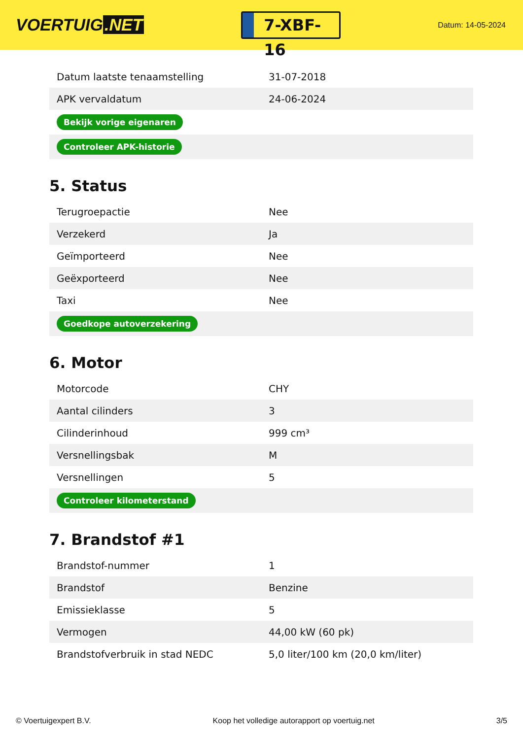VOERTUIG.NET
7-XBF-16
Datum: 14-05-2024
| Datum laatste tenaamstelling | 31-07-2018 |
| APK vervaldatum | 24-06-2024 |
| Bekijk vorige eigenaren | |
| Controleer APK-historie | |
5. Status
| Terugroepactie | Nee |
| Verzekerd | Ja |
| Geïmporteerd | Nee |
| Geëxporteerd | Nee |
| Taxi | Nee |
| Goedkope autoverzekering | |
6. Motor
| Motorcode | CHY |
| Aantal cilinders | 3 |
| Cilinderinhoud | 999 cm³ |
| Versnellingsbak | M |
| Versnellingen | 5 |
| Controleer kilometerstand | |
7. Brandstof #1
| Brandstof-nummer | 1 |
| Brandstof | Benzine |
| Emissieklasse | 5 |
| Vermogen | 44,00 kW (60 pk) |
| Brandstofverbruik in stad NEDC | 5,0 liter/100 km (20,0 km/liter) |
© Voertuigexpert B.V. Koop het volledige autorapport op voertuig.net 3/5